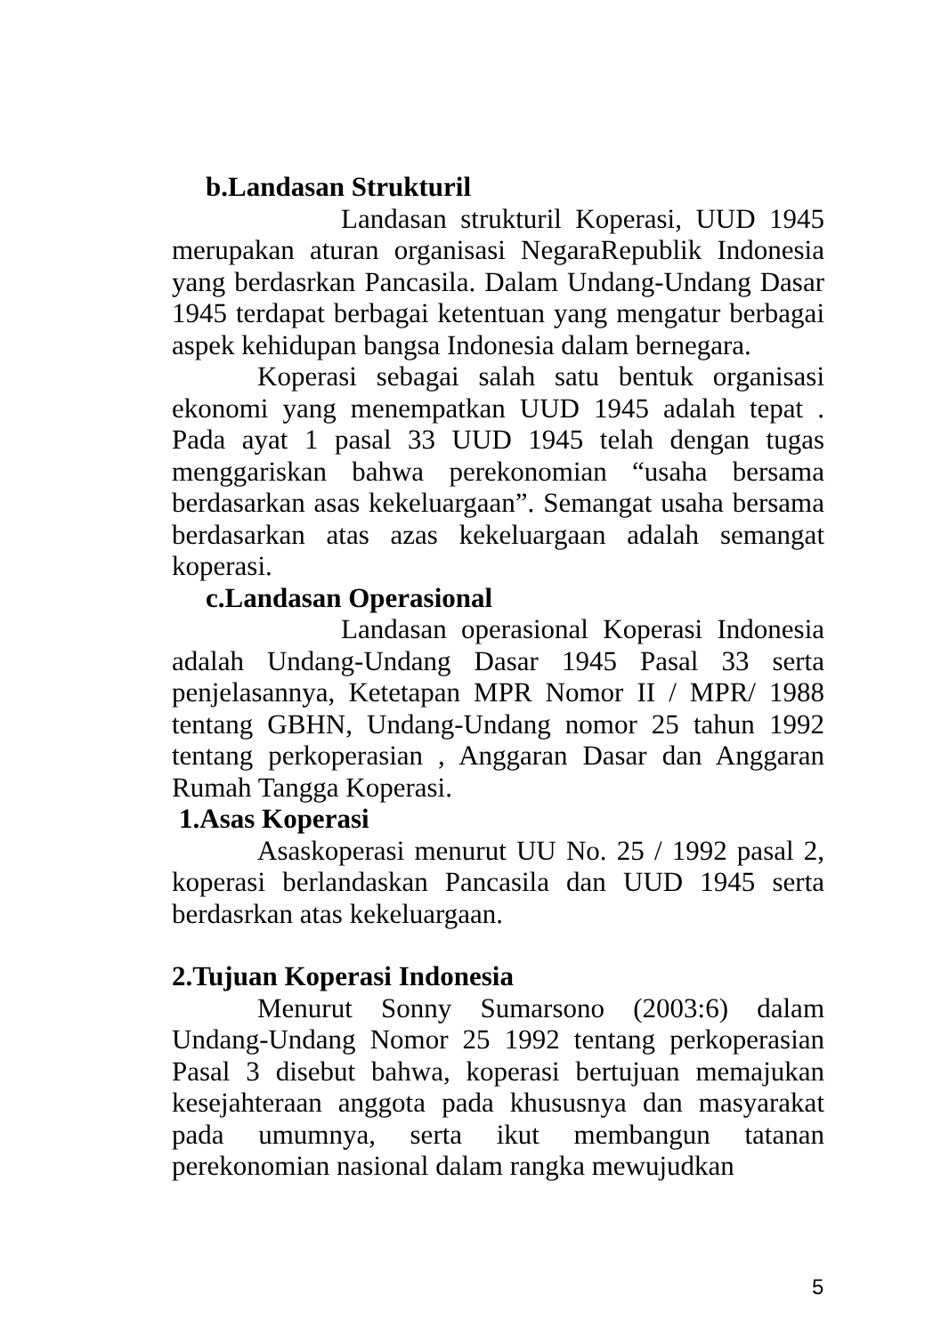b.Landasan Strukturil
Landasan strukturil Koperasi, UUD 1945 merupakan aturan organisasi NegaraRepublik Indonesia yang berdasrkan Pancasila. Dalam Undang-Undang Dasar 1945 terdapat berbagai ketentuan yang mengatur berbagai aspek kehidupan bangsa Indonesia dalam bernegara.
Koperasi sebagai salah satu bentuk organisasi ekonomi yang menempatkan UUD 1945 adalah tepat . Pada ayat 1 pasal 33 UUD 1945 telah dengan tugas menggariskan bahwa perekonomian “usaha bersama berdasarkan asas kekeluargaan”. Semangat usaha bersama berdasarkan atas azas kekeluargaan adalah semangat koperasi.
c.Landasan Operasional
Landasan operasional Koperasi Indonesia adalah Undang-Undang Dasar 1945 Pasal 33 serta penjelasannya, Ketetapan MPR Nomor II / MPR/ 1988 tentang GBHN, Undang-Undang nomor 25 tahun 1992 tentang perkoperasian , Anggaran Dasar dan Anggaran Rumah Tangga Koperasi.
1.Asas Koperasi
Asaskoperasi menurut UU No. 25 / 1992 pasal 2, koperasi berlandaskan Pancasila dan UUD 1945 serta berdasrkan atas kekeluargaan.
2.Tujuan Koperasi Indonesia
Menurut Sonny Sumarsono (2003:6) dalam Undang-Undang Nomor 25 1992 tentang perkoperasian Pasal 3 disebut bahwa, koperasi bertujuan memajukan kesejahteraan anggota pada khususnya dan masyarakat pada umumnya, serta ikut membangun tatanan perekonomian nasional dalam rangka mewujudkan
5